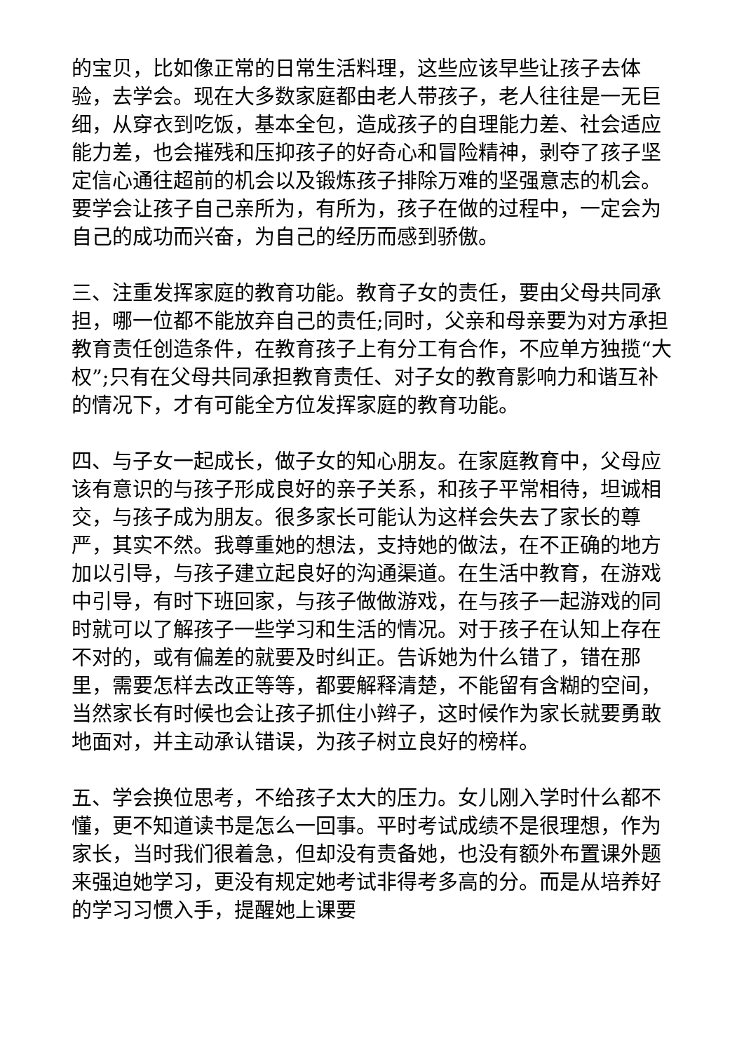的宝贝，比如像正常的日常生活料理，这些应该早些让孩子去体验，去学会。现在大多数家庭都由老人带孩子，老人往往是一无巨细，从穿衣到吃饭，基本全包，造成孩子的自理能力差、社会适应能力差，也会摧残和压抑孩子的好奇心和冒险精神，剥夺了孩子坚定信心通往超前的机会以及锻炼孩子排除万难的坚强意志的机会。要学会让孩子自己亲所为，有所为，孩子在做的过程中，一定会为自己的成功而兴奋，为自己的经历而感到骄傲。
三、注重发挥家庭的教育功能。教育子女的责任，要由父母共同承担，哪一位都不能放弃自己的责任;同时，父亲和母亲要为对方承担教育责任创造条件，在教育孩子上有分工有合作，不应单方独揽“大权”;只有在父母共同承担教育责任、对子女的教育影响力和谐互补的情况下，才有可能全方位发挥家庭的教育功能。
四、与子女一起成长，做子女的知心朋友。在家庭教育中，父母应该有意识的与孩子形成良好的亲子关系，和孩子平常相待，坦诚相交，与孩子成为朋友。很多家长可能认为这样会失去了家长的尊严，其实不然。我尊重她的想法，支持她的做法，在不正确的地方加以引导，与孩子建立起良好的沟通渠道。在生活中教育，在游戏中引导，有时下班回家，与孩子做做游戏，在与孩子一起游戏的同时就可以了解孩子一些学习和生活的情况。对于孩子在认知上存在不对的，或有偏差的就要及时纠正。告诉她为什么错了，错在那里，需要怎样去改正等等，都要解释清楚，不能留有含糊的空间，当然家长有时候也会让孩子抓住小辫子，这时候作为家长就要勇敢地面对，并主动承认错误，为孩子树立良好的榜样。
五、学会换位思考，不给孩子太大的压力。女儿刚入学时什么都不懂，更不知道读书是怎么一回事。平时考试成绩不是很理想，作为家长，当时我们很着急，但却没有责备她，也没有额外布置课外题来强迫她学习，更没有规定她考试非得考多高的分。而是从培养好的学习习惯入手，提醒她上课要